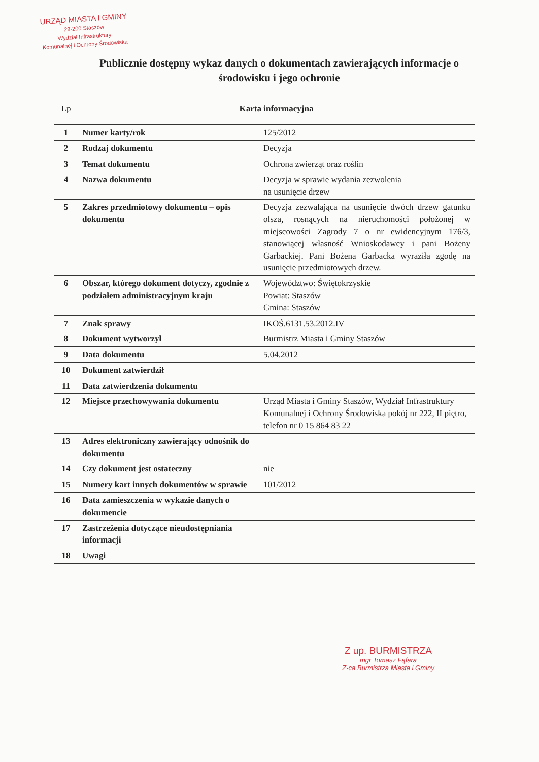URZĄD MIASTA I GMINY
28-200 Staszów
Wydział Infrastruktury
Komunalnej i Ochrony Środowiska
Publicznie dostępny wykaz danych o dokumentach zawierających informacje o środowisku i jego ochronie
| Lp | Karta informacyjna | |
| --- | --- | --- |
| 1 | Numer karty/rok | 125/2012 |
| 2 | Rodzaj dokumentu | Decyzja |
| 3 | Temat dokumentu | Ochrona zwierząt oraz roślin |
| 4 | Nazwa dokumentu | Decyzja w sprawie wydania zezwolenia na usunięcie drzew |
| 5 | Zakres przedmiotowy dokumentu – opis dokumentu | Decyzja zezwalająca na usunięcie dwóch drzew gatunku olsza, rosnących na nieruchomości położonej w miejscowości Zagrody 7 o nr ewidencyjnym 176/3, stanowiącej własność Wnioskodawcy i pani Bożeny Garbackiej. Pani Bożena Garbacka wyraziła zgodę na usunięcie przedmiotowych drzew. |
| 6 | Obszar, którego dokument dotyczy, zgodnie z podziałem administracyjnym kraju | Województwo: Świętokrzyskie Powiat: Staszów Gmina: Staszów |
| 7 | Znak sprawy | IKOŚ.6131.53.2012.IV |
| 8 | Dokument wytworzył | Burmistrz Miasta i Gminy Staszów |
| 9 | Data dokumentu | 5.04.2012 |
| 10 | Dokument zatwierdził | |
| 11 | Data zatwierdzenia dokumentu | |
| 12 | Miejsce przechowywania dokumentu | Urząd Miasta i Gminy Staszów, Wydział Infrastruktury Komunalnej i Ochrony Środowiska pokój nr 222, II piętro, telefon nr 0 15 864 83 22 |
| 13 | Adres elektroniczny zawierający odnośnik do dokumentu | |
| 14 | Czy dokument jest ostateczny | nie |
| 15 | Numery kart innych dokumentów w sprawie | 101/2012 |
| 16 | Data zamieszczenia w wykazie danych o dokumencie | |
| 17 | Zastrzeżenia dotyczące nieudostępniania informacji | |
| 18 | Uwagi | |
Z up. BURMISTRZA
mgr Tomasz Fąfara
Z-ca Burmistrza Miasta i Gminy